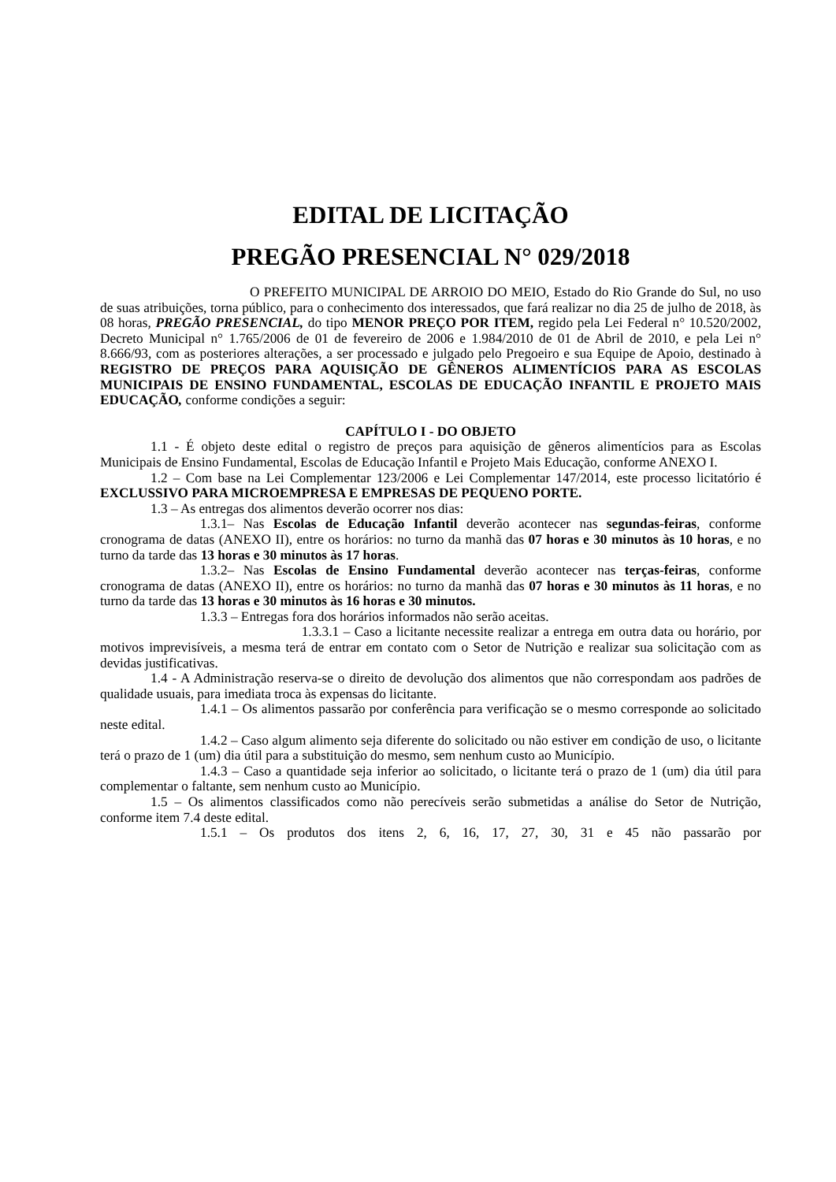EDITAL DE LICITAÇÃO
PREGÃO PRESENCIAL N° 029/2018
O PREFEITO MUNICIPAL DE ARROIO DO MEIO, Estado do Rio Grande do Sul, no uso de suas atribuições, torna público, para o conhecimento dos interessados, que fará realizar no dia 25 de julho de 2018, às 08 horas, PREGÃO PRESENCIAL, do tipo MENOR PREÇO POR ITEM, regido pela Lei Federal n° 10.520/2002, Decreto Municipal n° 1.765/2006 de 01 de fevereiro de 2006 e 1.984/2010 de 01 de Abril de 2010, e pela Lei n° 8.666/93, com as posteriores alterações, a ser processado e julgado pelo Pregoeiro e sua Equipe de Apoio, destinado à REGISTRO DE PREÇOS PARA AQUISIÇÃO DE GÊNEROS ALIMENTÍCIOS PARA AS ESCOLAS MUNICIPAIS DE ENSINO FUNDAMENTAL, ESCOLAS DE EDUCAÇÃO INFANTIL E PROJETO MAIS EDUCAÇÃO, conforme condições a seguir:
CAPÍTULO I - DO OBJETO
1.1 - É objeto deste edital o registro de preços para aquisição de gêneros alimentícios para as Escolas Municipais de Ensino Fundamental, Escolas de Educação Infantil e Projeto Mais Educação, conforme ANEXO I.
1.2 – Com base na Lei Complementar 123/2006 e Lei Complementar 147/2014, este processo licitatório é EXCLUSSIVO PARA MICROEMPRESA E EMPRESAS DE PEQUENO PORTE.
1.3 – As entregas dos alimentos deverão ocorrer nos dias:
1.3.1– Nas Escolas de Educação Infantil deverão acontecer nas segundas-feiras, conforme cronograma de datas (ANEXO II), entre os horários: no turno da manhã das 07 horas e 30 minutos às 10 horas, e no turno da tarde das 13 horas e 30 minutos às 17 horas.
1.3.2– Nas Escolas de Ensino Fundamental deverão acontecer nas terças-feiras, conforme cronograma de datas (ANEXO II), entre os horários: no turno da manhã das 07 horas e 30 minutos às 11 horas, e no turno da tarde das 13 horas e 30 minutos às 16 horas e 30 minutos.
1.3.3 – Entregas fora dos horários informados não serão aceitas.
1.3.3.1 – Caso a licitante necessite realizar a entrega em outra data ou horário, por motivos imprevisíveis, a mesma terá de entrar em contato com o Setor de Nutrição e realizar sua solicitação com as devidas justificativas.
1.4 - A Administração reserva-se o direito de devolução dos alimentos que não correspondam aos padrões de qualidade usuais, para imediata troca às expensas do licitante.
1.4.1 – Os alimentos passarão por conferência para verificação se o mesmo corresponde ao solicitado neste edital.
1.4.2 – Caso algum alimento seja diferente do solicitado ou não estiver em condição de uso, o licitante terá o prazo de 1 (um) dia útil para a substituição do mesmo, sem nenhum custo ao Município.
1.4.3 – Caso a quantidade seja inferior ao solicitado, o licitante terá o prazo de 1 (um) dia útil para complementar o faltante, sem nenhum custo ao Município.
1.5 – Os alimentos classificados como não perecíveis serão submetidas a análise do Setor de Nutrição, conforme item 7.4 deste edital.
1.5.1 – Os produtos dos itens 2, 6, 16, 17, 27, 30, 31 e 45 não passarão por